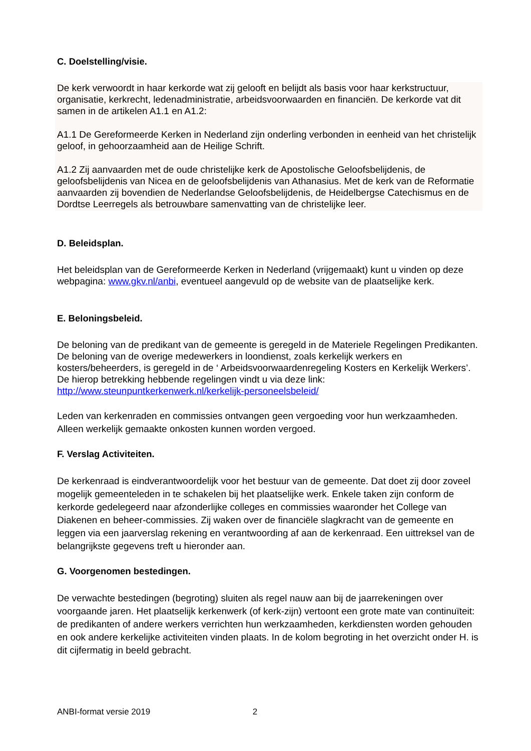C. Doelstelling/visie.
De kerk verwoordt in haar kerkorde wat zij gelooft en belijdt als basis voor haar kerkstructuur, organisatie, kerkrecht, ledenadministratie, arbeidsvoorwaarden en financiën. De kerkorde vat dit samen in de artikelen A1.1 en A1.2:
A1.1 De Gereformeerde Kerken in Nederland zijn onderling verbonden in eenheid van het christelijk geloof, in gehoorzaamheid aan de Heilige Schrift.
A1.2 Zij aanvaarden met de oude christelijke kerk de Apostolische Geloofsbelijdenis, de geloofsbelijdenis van Nicea en de geloofsbelijdenis van Athanasius. Met de kerk van de Reformatie aanvaarden zij bovendien de Nederlandse Geloofsbelijdenis, de Heidelbergse Catechismus en de Dordtse Leerregels als betrouwbare samenvatting van de christelijke leer.
D. Beleidsplan.
Het beleidsplan van de Gereformeerde Kerken in Nederland (vrijgemaakt) kunt u vinden op deze webpagina: www.gkv.nl/anbi, eventueel aangevuld op de website van de plaatselijke kerk.
E. Beloningsbeleid.
De beloning van de predikant van de gemeente is geregeld in de Materiele Regelingen Predikanten. De beloning van de overige medewerkers in loondienst, zoals kerkelijk werkers en kosters/beheerders, is geregeld in de ‘ Arbeidsvoorwaardenregeling Kosters en Kerkelijk Werkers’. De hierop betrekking hebbende regelingen vindt u via deze link: http://www.steunpuntkerkenwerk.nl/kerkelijk-personeelsbeleid/
Leden van kerkenraden en commissies ontvangen geen vergoeding voor hun werkzaamheden. Alleen werkelijk gemaakte onkosten kunnen worden vergoed.
F. Verslag Activiteiten.
De kerkenraad is eindverantwoordelijk voor het bestuur van de gemeente. Dat doet zij door zoveel mogelijk gemeenteleden in te schakelen bij het plaatselijke werk. Enkele taken zijn conform de kerkorde gedelegeerd naar afzonderlijke colleges en commissies waaronder het College van Diakenen en beheer-commissies. Zij waken over de financiële slagkracht van de gemeente en leggen via een jaarverslag rekening en verantwoording af aan de kerkenraad. Een uittreksel van de belangrijkste gegevens treft u hieronder aan.
G. Voorgenomen bestedingen.
De verwachte bestedingen (begroting) sluiten als regel nauw aan bij de jaarrekeningen over voorgaande jaren. Het plaatselijk kerkenwerk (of kerk-zijn) vertoont een grote mate van continuïteit: de predikanten of andere werkers verrichten hun werkzaamheden, kerkdiensten worden gehouden en ook andere kerkelijke activiteiten vinden plaats. In de kolom begroting in het overzicht onder H. is dit cijfermatig in beeld gebracht.
ANBI-format versie 2019 2